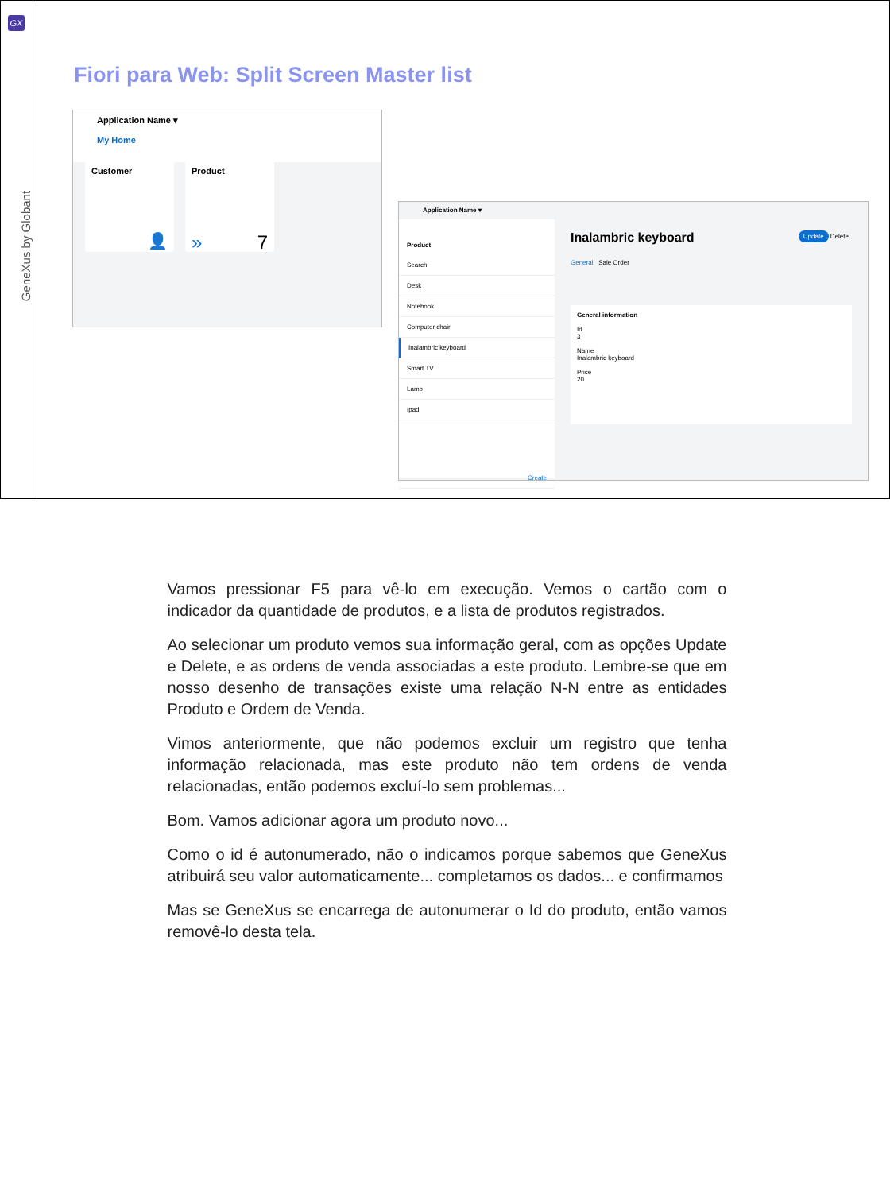GX
GeneXus by Globant
Fiori para Web: Split Screen Master list
Application Name ▾
My Home
Customer
👤
Product
» 7
Application Name ▾
Product
Search
Desk
Notebook
Computer chair
Inalambric keyboard
Smart TV
Lamp
Ipad
Create
Inalambric keyboard Update Delete
General Sale Order
General information
Id
3
Name
Inalambric keyboard
Price
20
Vamos pressionar F5 para vê-lo em execução. Vemos o cartão com o indicador da quantidade de produtos, e a lista de produtos registrados.
Ao selecionar um produto vemos sua informação geral, com as opções Update e Delete, e as ordens de venda associadas a este produto. Lembre-se que em nosso desenho de transações existe uma relação N-N entre as entidades Produto e Ordem de Venda.
Vimos anteriormente, que não podemos excluir um registro que tenha informação relacionada, mas este produto não tem ordens de venda relacionadas, então podemos excluí-lo sem problemas...
Bom. Vamos adicionar agora um produto novo...
Como o id é autonumerado, não o indicamos porque sabemos que GeneXus atribuirá seu valor automaticamente... completamos os dados... e confirmamos
Mas se GeneXus se encarrega de autonumerar o Id do produto, então vamos removê-lo desta tela.